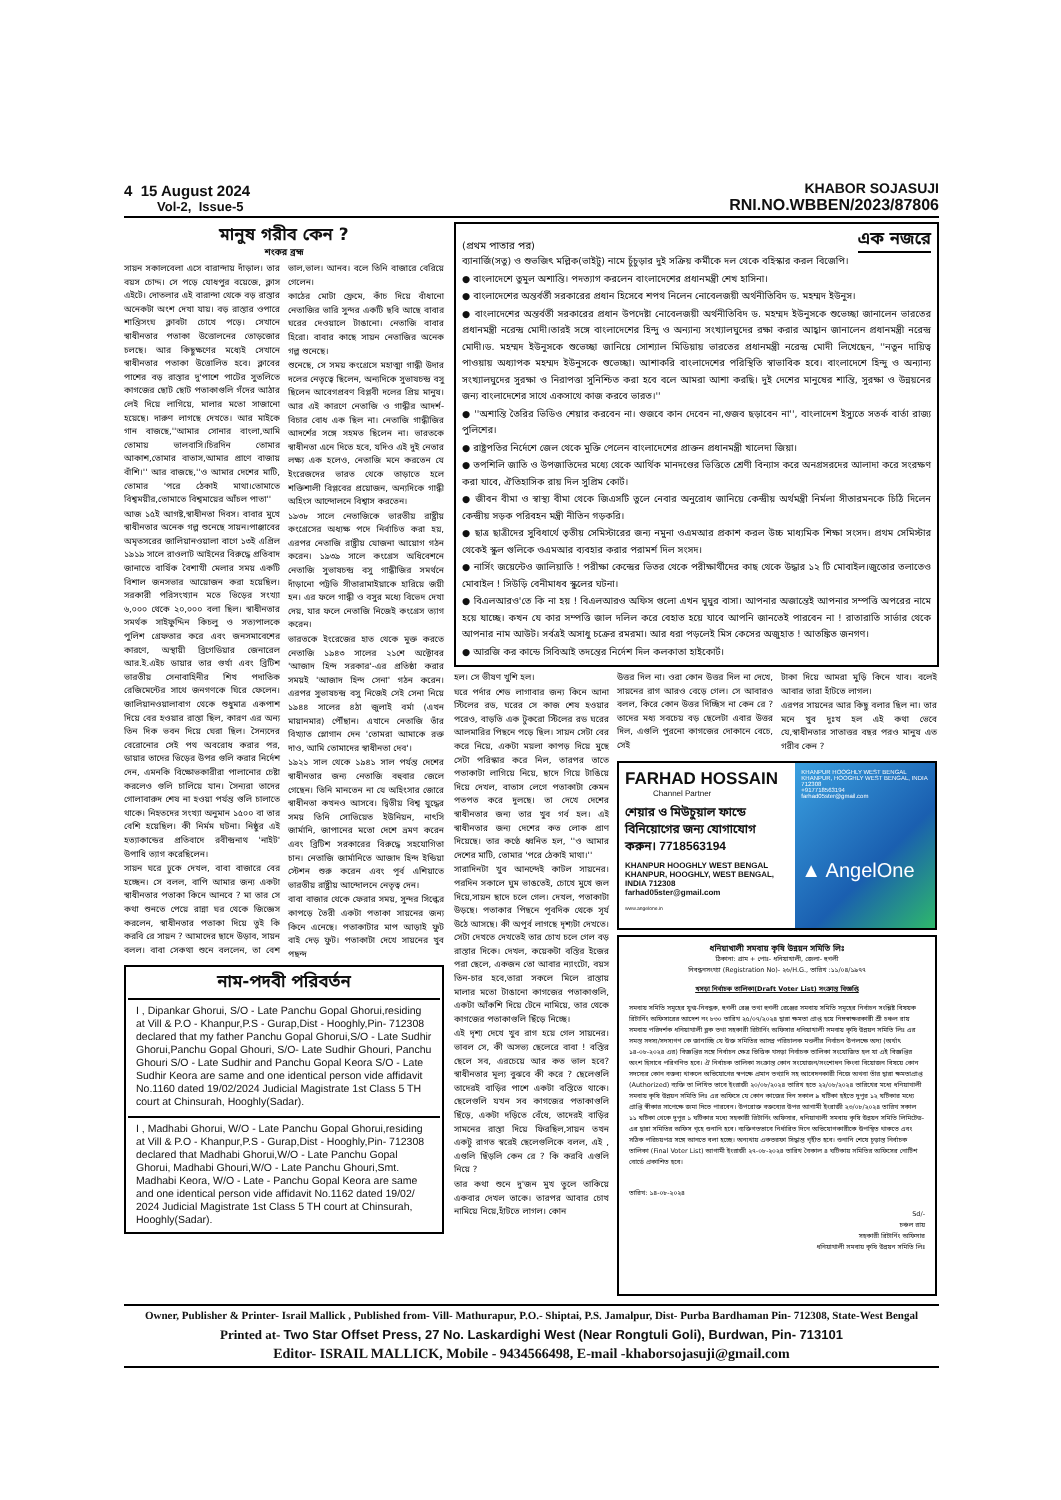4 15 August 2024
Vol-2, Issue-5
KHABOR SOJASUJI
RNI.NO.WBBEN/2023/87806
মানুষ গরীব কেন ?
শংকর ব্রহ্ম
সায়ন সকালবেলা এসে বারান্দায় দাঁড়াল। তার বয়স চোদ্দ। সে পড়ে যোধপুর বয়েজে, ক্লাস এইটে। দোতলার এই বারান্দা থেকে বড় রাস্তার অনেকটা অংশ দেখা যায়। বড় রাস্তার ওপারে শান্তিসংঘ ক্লাবটা চোখে পড়ে। সেখানে স্বাধীনতার পতাকা উত্তোলনের তোড়জোর চলছে। আর কিছুক্ষণের মধ্যেই সেখানে স্বাধীনতার পতাকা উত্তোলিত হবে। ক্লাবের পাশের বড় রাস্তার দু'পাশে পাটের সুতলিতে কাগজের ছোট ছোট পতাকাগুলি গঁদের আঠার লেই দিয়ে লাগিয়ে, মালার মতো সাজানো হয়েছে। দারুণ লাগছে দেখতে। আর মাইকে গান বাজছে,''আমার সোনার বাংলা,আমি তোমায় ভালবাসি।চিরদিন তোমার আকাশ,তোমার বাতাস,আমার প্রাণে বাজায় বাঁশি।'' আর বাজছে,''ও আমার দেশের মাটি, তোমার 'পরে ঠেকাই মাথা।তোমাতে বিশ্বময়ীর,তোমাতে বিশ্বমায়ের আঁচল পাতা''
আজ ১৫ই আগষ্ট,স্বাধীনতা দিবস। বাবার মুখে স্বাধীনতার অনেক গল্প শুনেছে সায়ন।পাঞ্জাবের অমৃতসরের জালিয়ানওয়ালা বাগে ১৩ই এপ্রিল ১৯১৯ সালে রাওলাট আইনের বিরুদ্ধে প্রতিবাদ জানাতে বার্ষিক বৈশাখী মেলার সময় একটি বিশাল জনসভার আয়োজন করা হয়েছিল। সরকারী পরিসংখ্যান মতে ভিড়ের সংখ্যা ৬,০০০ থেকে ২০,০০০ বলা ছিল। স্বাধীনতার সমর্থক সাইফুদ্দিন কিচলু ও সত্যপালকে পুলিশ গ্রেফতার করে এবং জনসমাবেশের কারণে, অস্থায়ী ব্রিগেডিয়ার জেনারেল আর.ই.এইচ ডায়ার তার গুর্খা এবং ব্রিটিশ ভারতীয় সেনাবাহিনীর শিখ পদাতিক রেজিমেন্টের সাথে জনগণকে ঘিরে ফেলেন। জালিয়ানওয়ালাবাগ থেকে শুধুমাত্র একপাশ দিয়ে বের হওয়ার রাস্তা ছিল, কারণ এর অন্য তিন দিক ভবন দিয়ে ঘেরা ছিল। সৈন্যদের বেরোনোর সেই পথ অবরোধ করার পর, ডায়ার তাদের ভিড়ের উপর গুলি করার নির্দেশ দেন, এমনকি বিক্ষোভকারীরা পালানোর চেষ্টা করলেও গুলি চালিয়ে যান। সৈন্যরা তাদের গোলাবারুদ শেষ না হওয়া পর্যন্ত গুলি চালাতে থাকে। নিহতদের সংখ্যা অনুমান ১৫০০ বা তার বেশি হয়েছিল। কী নির্মম ঘটনা। নিষ্ঠুর এই হত্যাকান্ডের প্রতিবাদে রবীন্দ্রনাথ 'নাইট' উপাধি ত্যাগ করেছিলেন।
সায়ন ঘরে ঢুকে দেখল, বাবা বাজারে বের হচ্ছেন। সে বলল, বাপি আমার জন্য একটা স্বাধীনতার পতাকা কিনে আনবে ? মা তার সে কথা শুনতে পেয়ে রান্না ঘর থেকে জিজ্ঞেস করলেন, স্বাধীনতার পতাকা দিয়ে তুই কি করবি রে সায়ন ? আমাদের ছাদে উড়াব, সায়ন বলল। বাবা সেকথা শুনে বললেন, তা বেশ ভাল,ভাল। আনব। বলে তিনি বাজারে বেরিয়ে গেলেন।
কাঠের মোটা ফ্রেমে, কাঁচ দিয়ে বাঁধানো নেতাজির ভারি সুন্দর একটি ছবি আছে বাবার ঘরের দেওয়ালে টাঙানো। নেতাজি বাবার হিরো। বাবার কাছে সায়ন নেতাজির অনেক গল্প শুনেছে।
শুনেছে, সে সময় কংগ্রেসে মহাত্মা গান্ধী উদার দলের নেতৃত্বে ছিলেন, অন্যদিকে সুভাষচন্দ্র বসু ছিলেন আবেগপ্রবণ বিপ্লবী দলের প্রিয় মানুষ। আর এই কারণে নেতাজি ও গান্ধীর আদর্শ-বিচার বোধ এক ছিল না। নেতাজি গান্ধীজির আদর্শের সঙ্গে সহমত ছিলেন না। ভারতকে স্বাধীনতা এনে দিতে হবে, যদিও এই দুই নেতার লক্ষ্য এক হলেও, নেতাজি মনে করতেন যে ইংরেজদের ভারত থেকে তাড়াতে হলে শক্তিশালী বিপ্লবের প্রয়োজন, অন্যদিকে গান্ধী অহিংস আন্দোলনে বিশ্বাস করতেন।
১৯৩৮ সালে নেতাজিকে ভারতীয় রাষ্ট্রীয় কংগ্রেসের অধ্যক্ষ পদে নির্বাচিত করা হয়, এরপর নেতাজি রাষ্ট্রীয় যোজনা আয়োগ গঠন করেন। ১৯৩৯ সালে কংগ্রেস অধিবেশনে নেতাজি সুভাষচন্দ্র বসু গান্ধীজির সমর্থনে দাঁড়ানো পট্টভি সীতারামাইয়াকে হারিয়ে জয়ী হন। এর ফলে গান্ধী ও বসুর মধ্যে বিভেদ দেখা দেয়, যার ফলে নেতাজি নিজেই কংগ্রেস ত্যাগ করেন।
ভারতকে ইংরেজের হাত থেকে মুক্ত করতে নেতাজি ১৯৪৩ সালের ২১শে অক্টোবর 'আজাদ হিন্দ সরকার'-এর প্রতিষ্ঠা করার সময়ই 'আজাদ হিন্দ সেনা' গঠন করেন। এরপর সুভাষচন্দ্র বসু নিজেই সেই সেনা নিয়ে ১৯৪৪ সালের ৪ঠা জুলাই বর্মা (এখন মায়ানমার) পৌঁছান। এখানে নেতাজি তাঁর বিখ্যাত স্লোগান দেন 'তোমরা আমাকে রক্ত দাও, আমি তোমাদের স্বাধীনতা দেব'।
১৯২১ সাল থেকে ১৯৪১ সাল পর্যন্ত দেশের স্বাধীনতার জন্য নেতাজি বহুবার জেলে গেছেন। তিনি মানতেন না যে অহিংসার জোরে স্বাধীনতা কখনও আসবে। দ্বিতীয় বিশ্ব যুদ্ধের সময় তিনি সোভিয়েত ইউনিয়ন, নাৎসি জার্মানি, জাপানের মতো দেশে ভ্রমণ করেন এবং ব্রিটিশ সরকারের বিরুদ্ধে সহযোগিতা চান। নেতাজি জার্মানিতে আজাদ হিন্দ ইন্ডিয়া স্টেশন শুরু করেন এবং পূর্ব এশিয়াতে ভারতীয় রাষ্ট্রীয় আন্দোলনে নেতৃত্ব দেন।
বাবা বাজার থেকে ফেরার সময়, সুন্দর সিল্কের কাপড়ে তৈরী একটা পতাকা সায়নের জন্য কিনে এনেছে। পতাকাটার মাপ আড়াই ফুট বাই দেড় ফুট। পতাকাটা দেখে সায়নের খুব পছন্দ
নাম-পদবী পরিবর্তন
I , Dipankar Ghorui, S/O - Late Panchu Gopal Ghorui,residing at Vill & P.O - Khanpur,P.S - Gurap,Dist - Hooghly,Pin- 712308 declared that my father Panchu Gopal Ghorui,S/O - Late Sudhir Ghorui,Panchu Gopal Ghouri, S/O- Late Sudhir Ghouri, Panchu Ghouri S/O - Late Sudhir and Panchu Gopal Keora S/O - Late Sudhir Keora are same and one identical person vide affidavit No.1160 dated 19/02/2024 Judicial Magistrate 1st Class 5 TH court at Chinsurah, Hooghly(Sadar).
I , Madhabi Ghorui, W/O - Late Panchu Gopal Ghorui,residing at Vill & P.O - Khanpur,P.S - Gurap,Dist - Hooghly,Pin- 712308 declared that Madhabi Ghorui,W/O - Late Panchu Gopal Ghorui, Madhabi Ghouri,W/O - Late Panchu Ghouri,Smt. Madhabi Keora, W/O - Late - Panchu Gopal Keora are same and one identical person vide affidavit No.1162 dated 19/02/ 2024 Judicial Magistrate 1st Class 5 TH court at Chinsurah, Hooghly(Sadar).
(প্রথম পাতার পর) এক নজরে
ব্যানার্জি(সতু) ও শুভজিৎ মল্লিক(ভাইটু) নামে চুঁচুড়ার দুই সক্রিয় কর্মীকে দল থেকে বহিস্কার করল বিজেপি।
● বাংলাদেশে তুমুল অশান্তি। পদত্যাগ করলেন বাংলাদেশের প্রধানমন্ত্রী শেখ হাসিনা।
● বাংলাদেশের অন্তর্বর্তী সরকারের প্রধান হিসেবে শপথ নিলেন নোবেলজয়ী অর্থনীতিবিদ ড. মহম্মদ ইউনুস।
● বাংলাদেশের অন্তর্বর্তী সরকারের প্রধান উপদেষ্টা নোবেলজয়ী অর্থনীতিবিদ ড. মহম্মদ ইউনুসকে শুভেচ্ছা জানালেন ভারতের প্রধানমন্ত্রী নরেন্দ্র মোদী।তারই সঙ্গে বাংলাদেশের হিন্দু ও অন্যান্য সংখ্যালঘুদের রক্ষা করার আহ্বান জানালেন প্রধানমন্ত্রী নরেন্দ্র মোদী।ড. মহম্মদ ইউনুসকে শুভেচ্ছা জানিয়ে সোশ্যাল মিডিয়ায় ভারতের প্রধানমন্ত্রী নরেন্দ্র মোদী লিখেছেন, ''নতুন দায়িত্ব পাওয়ায় অধ্যাপক মহম্মদ ইউনুসকে শুভেচ্ছা। আশাকরি বাংলাদেশের পরিস্থিতি স্বাভাবিক হবে। বাংলাদেশে হিন্দু ও অন্যান্য সংখ্যালঘুদের সুরক্ষা ও নিরাপত্তা সুনিশ্চিত করা হবে বলে আমরা আশা করছি। দুই দেশের মানুষের শান্তি, সুরক্ষা ও উন্নয়নের জন্য বাংলাদেশের সাথে একসাথে কাজ করবে ভারত।''
● ''অশান্তি তৈরির ভিডিও শেয়ার করবেন না। গুজবে কান দেবেন না,গুজব ছড়াবেন না'', বাংলাদেশ ইস্যুতে সতর্ক বার্তা রাজ্য পুলিশের।
● রাষ্ট্রপতির নির্দেশে জেল থেকে মুক্তি পেলেন বাংলাদেশের প্রাক্তন প্রধানমন্ত্রী খালেদা জিয়া।
● তপশিলি জাতি ও উপজাতিদের মধ্যে থেকে আর্থিক মানদণ্ডের ভিত্তিতে শ্রেণী বিন্যাস করে অনগ্রসরদের আলাদা করে সংরক্ষণ করা যাবে, ঐতিহাসিক রায় দিল সুপ্রিম কোর্ট।
● জীবন বীমা ও স্বাস্থ্য বীমা থেকে জিএসটি তুলে নেবার অনুরোধ জানিয়ে কেন্দ্রীয় অর্থমন্ত্রী নির্মলা সীতারমনকে চিঠি দিলেন কেন্দ্রীয় সড়ক পরিবহন মন্ত্রী নীতিন গড়করি।
● ছাত্র ছাত্রীদের সুবিধার্থে তৃতীয় সেমিস্টারের জন্য নমুনা ওএমআর প্রকাশ করল উচ্চ মাধ্যমিক শিক্ষা সংসদ। প্রথম সেমিস্টার থেকেই স্কুল গুলিকে ওএমআর ব্যবহার করার পরামর্শ দিল সংসদ।
● নার্সিং জয়েন্টেও জালিয়াতি ! পরীক্ষা কেন্দ্রের ভিতর থেকে পরীক্ষার্থীদের কাছ থেকে উদ্ধার ১২ টি মোবাইল।জুতোর তলাতেও মোবাইল ! সিউড়ি বেনীমাধব স্কুলের ঘটনা।
● বিএলআরও'তে কি না হয় ! বিএলআরও অফিস গুলো এখন ঘুঘুর বাসা। আপনার অজান্তেই আপনার সম্পত্তি অপরের নামে হয়ে যাচ্ছে। কখন যে কার সম্পত্তি জাল দলিল করে বেহাত হয়ে যাবে আপনি জানতেই পারবেন না ! রাতারাতি সার্ভার থেকে আপনার নাম আউট। সর্বত্রই অসাধু চক্রের রমরমা। আর ধরা পড়লেই মিস কেসের অজুহাত ! আতঙ্কিত জনগণ।
● আরজি কর কান্ডে সিবিআই তদন্তের নির্দেশ দিল কলকাতা হাইকোর্ট।
হল। সে ভীষণ খুশি হল।
ঘরে পর্দার শেড লাগাবার জন্য কিনে আনা স্টিলের রড, ঘরের সে কাজ শেষ হওয়ার পরেও, বাড়তি এক টুকরো স্টিলের রড ঘরের আলমারির পিছনে পড়ে ছিল। সায়ন সেটা বের করে নিয়ে, একটা ময়লা কাপড় দিয়ে মুছে সেটা পরিস্কার করে নিল, তারপর তাতে পতাকাটা লাগিয়ে নিয়ে, ছাদে গিয়ে টাঙিয়ে দিয়ে দেখল, বাতাস লেগে পতাকাটা কেমন পতপত করে দুলছে। তা দেখে দেশের স্বাধীনতার জন্য তার খুব গর্ব হল। এই স্বাধীনতার জন্য দেশের কত লোক প্রাণ দিয়েছে। তার কণ্ঠে ধ্বনিত হল, ''ও আমার দেশের মাটি, তোমার 'পরে ঠেকাই মাথা।''
সারাদিনটা খুব আনন্দেই কাটল সায়নের।পরদিন সকালে ঘুম ভাঙতেই, চোখে মুখে জল দিয়ে,সায়ন ছাদে চলে গেল। দেখল, পতাকাটা উড়ছে। পতাকার পিছনে পূবদিক থেকে সূর্য উঠে আসছে। কী অপূর্ব লাগছে দৃশ্যটা দেখতে। সেটা দেখতে দেখতেই তার চোখ চলে গেল বড় রাস্তার দিকে। দেখল, কয়েকটা বস্তির ইজের পরা ছেলে, একজন তো আবার ন্যাংটো, বয়স তিন-চার হবে,তারা সকলে মিলে রাস্তায় মালার মতো টাঙানো কাগজের পতাকাগুলি, একটা আঁকশি দিয়ে টেনে নামিয়ে, তার থেকে কাগজের পতাকাগুলি ছিঁড়ে নিচ্ছে।
এই দৃশ্য দেখে খুব রাগ হয়ে গেল সায়নের। ভাবল সে, কী অসভ্য ছেলেরে বাবা ! বস্তির ছেলে সব, এরচেয়ে আর কত ভাল হবে? স্বাধীনতার মূল্য বুঝবে কী করে ? ছেলেগুলি তাদেরই বাড়ির পাশে একটা বস্তিতে থাকে।ছেলেগুলি যখন সব কাগজের পতাকাগুলি ছিঁড়ে, একটা দড়িতে বেঁধে, তাদেরই বাড়ির সামনের রাস্তা দিয়ে ফিরছিল,সায়ন তখন একটু রাগত স্বরেই ছেলেগুলিকে বলল, এই , এগুলি ছিঁড়লি কেন রে ? কি করবি এগুলি নিয়ে ?
তার কথা শুনে দু'জন মুখ তুলে তাকিয়ে একবার দেখল তাকে। তারপর আবার চোখ নামিয়ে নিয়ে,হাঁটতে লাগল। কোন
উত্তর দিল না। ওরা কোন উত্তর দিল না দেখে, সায়নের রাগ আরও বেড়ে গেল। সে আবারও বলল, কিরে কোন উত্তর দিচ্ছিস না কেন রে ? তাদের মধ্য সবচেয় বড় ছেলেটা এবার উত্তর দিল, এগুলি পুরনো কাগজের দোকানে বেচে, সেই
টাকা দিয়ে আমরা মুড়ি কিনে খাব। বলেই আবার তারা হাঁটতে লাগল।
এরপর সায়নের আর কিছু বলার ছিল না। তার মনে খুব দুঃখ হল এই কথা ভেবে যে,স্বাধীনতার সাতাত্তর বছর পরও মানুষ এত গরীব কেন ?
FARHAD HOSSAIN
Channel Partner
শেয়ার ও মিউচুয়াল ফান্ডে বিনিয়োগের জন্য যোগাযোগ করুন। 7718563194
KHANPUR HOOGHLY WEST BENGAL KHANPUR, HOOGHLY, WEST BENGAL, INDIA 712308
farhad05ster@gmail.com
www.angelone.in
KHANPUR HOOGHLY WEST BENGAL KHANPUR, HOOGHLY WEST BENGAL, INDIA 712308
+917718563194
farhad05ster@gmail.com
▲ AngelOne
ধনিয়াখালী সমবায় কৃষি উন্নয়ন সমিতি লিঃ
ঠিকানা: গ্রাম + পোঃ- ধনিয়াখালী, জেলা- হুগলী
নিবন্ধনসংখ্যা (Registration No)- ২৬/H.G., তারিখ :১১/০৪/১৯৭৭
খসড়া নির্বাচক তালিকা(Draft Voter List) সংক্রান্ত বিজ্ঞপ্তি
সমবায় সমিতি সমূহের যুগ্ম-নিবন্ধক, হুগলী রেঞ্জ তথা হুগলী রেঞ্জের সমবায় সমিতি সমূহের নির্বাচন সংশ্লিষ্ট বিষয়ক রিটার্নিং অফিসারের আদেশ নং ৮৩০ তারিখ ২৫/০৭/২০২৪ দ্বারা ক্ষমতা প্রাপ্ত হয়ে নিম্নস্বাক্ষরকারী শ্রী চঞ্চল রায় সমবায় পরিদর্শক ধনিয়াখালী ব্লক তথা সহকারী রিটার্নিং অফিসার ধনিয়াখালী সমবায় কৃষি উন্নয়ন সমিতি লিঃ এর সমস্ত সদস্য/সদস্যগণ কে জানাচ্ছি যে উক্ত সমিতির আসন্ন পরিচালক মণ্ডলীর নির্বাচন উপলক্ষে অদ্য (অর্থাৎ ১৪-০৮-২০২৪ এর) বিজ্ঞপ্তির সঙ্গে নির্বাচন ক্ষেত্র ভিত্তিক খসড়া নির্বাচক তালিকা সংযোজিত হল যা এই বিজ্ঞপ্তির অংশ হিসাবে পরিগণিত হবে। ঐ নির্বাচক তালিকা সংক্রান্ত কোন সংযোজন/সংশোধন কিংবা বিয়োজন বিষয়ে কোন সদস্যের কোন বক্তব্য থাকলে অভিযোগের স্বপক্ষে প্রমান তথ্যাদি সহ আবেদনকারী নিজে অথবা তাঁর দ্বারা ক্ষমতাপ্রাপ্ত (Authorized) ব্যক্তি তা লিখিত ভাবে ইংরাজী ২০/০৮/২০২৪ তারিখ হতে ২২/০৮/২০২৪ তারিখের মধ্যে ধনিয়াখালী সমবায় কৃষি উন্নয়ন সমিতি লিঃ এর অফিসে যে কোন কাজের দিন সকাল ৯ ঘটিকা হইতে দুপুর ১২ ঘটিকার মধ্যে প্রাপ্তি স্বীকার সাপেক্ষে জমা দিতে পারবেন। উপরোক্ত বক্তব্যের উপর আগামী ইংরাজী ২৩/০৮/২০২৪ তারিখ সকাল ১১ ঘটিকা থেকে দুপুর ১ ঘটিকার মধ্যে সহকারী রিটার্নিং অফিসার, ধনিয়াখালী সমবায় কৃষি উন্নয়ন সমিতি লিমিটেড-এর দ্বারা সমিতির অফিস গৃহে শুনানি হবে। ব্যক্তিগতভাবে নির্ধারিত দিনে অভিযোগকারীকে উপস্থিত থাকতে এবং সঠিক পরিচয়পত্র সঙ্গে আনতে বলা হচ্ছে। অন্যথায় একতরফা সিদ্ধান্ত গৃহীত হবে। শুনানি শেষে চূড়ান্ত নির্বাচক তালিকা (Final Voter List) আগামী ইংরাজী ২৭-০৮-২০২৪ তারিখ বৈকাল ৪ ঘটিকায় সমিতির অফিসের নোটিশ বোর্ডে প্রকাশিত হবে।
তারিখ: ১৪-০৮-২০২৪
Sd/-
চঞ্চল রায়
সহকারী রিটার্নিং অফিসার
ধনিয়াখালী সমবায় কৃষি উন্নয়ন সমিতি লিঃ
Owner, Publisher & Printer- Israil Mallick , Published from- Vill- Mathurapur, P.O.- Shiptai, P.S. Jamalpur, Dist- Purba Bardhaman Pin- 712308, State-West Bengal
Printed at- Two Star Offset Press, 27 No. Laskardighi West (Near Rongtuli Goli), Burdwan, Pin- 713101
Editor- ISRAIL MALLICK, Mobile - 9434566498, E-mail -khaborsojasuji@gmail.com